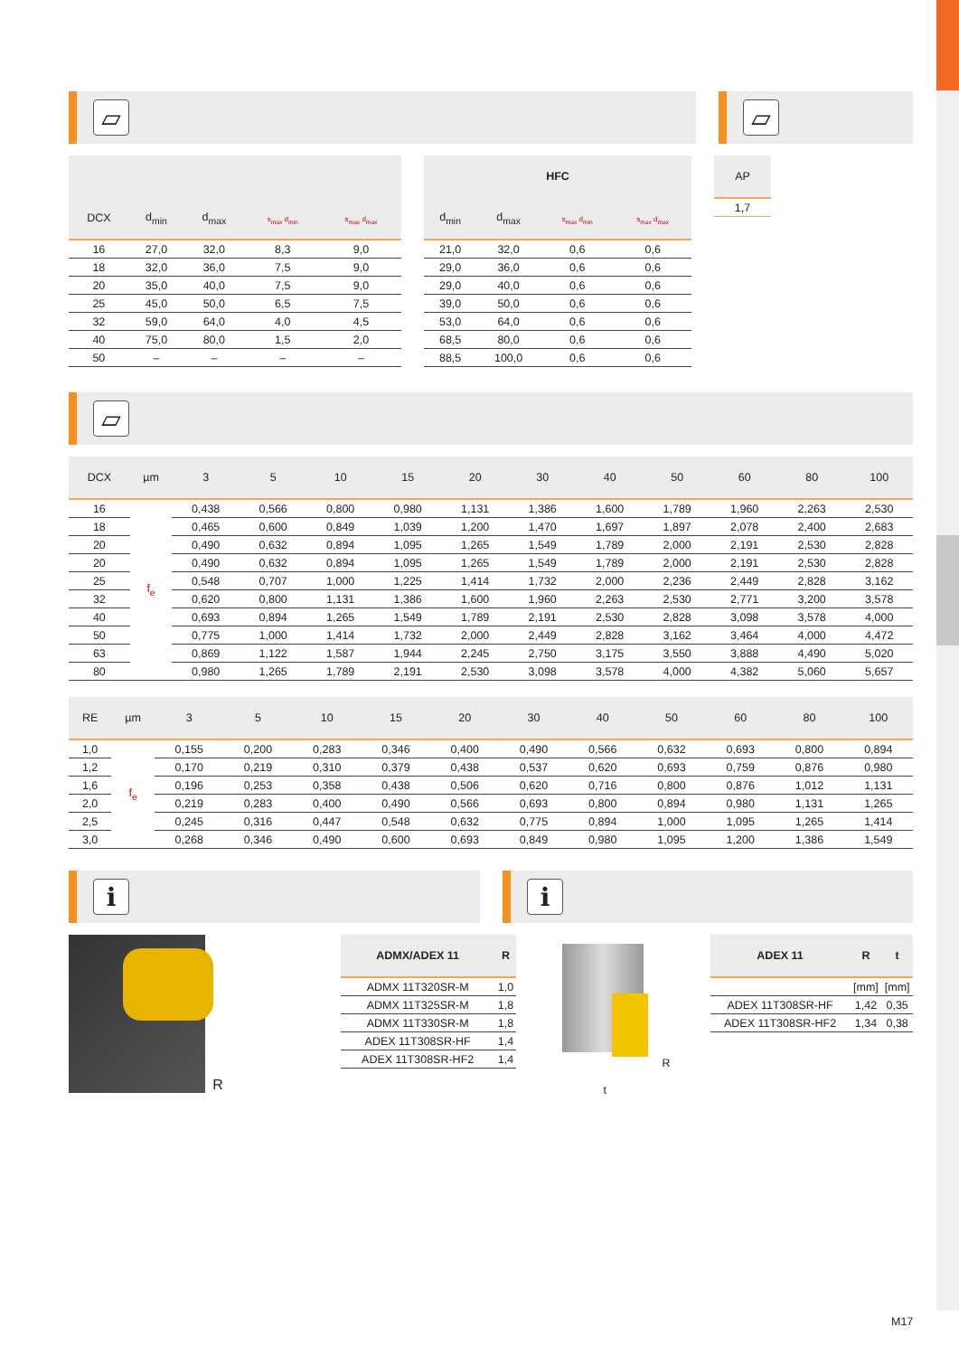▱ ▱
| DCX | d<sub>min</sub> | d<sub>max</sub> | s<sub>max</sub> d<sub>min</sub> | s<sub>max</sub> d<sub>max</sub> |
| --- | --- | --- | --- | --- |
| 16 | 27,0 | 32,0 | 8,3 | 9,0 |
| 18 | 32,0 | 36,0 | 7,5 | 9,0 |
| 20 | 35,0 | 40,0 | 7,5 | 9,0 |
| 25 | 45,0 | 50,0 | 6,5 | 7,5 |
| 32 | 59,0 | 64,0 | 4,0 | 4,5 |
| 40 | 75,0 | 80,0 | 1,5 | 2,0 |
| 50 | – | – | – | – |
| HFC | | | |
| --- | --- | --- | --- |
| d<sub>min</sub> | d<sub>max</sub> | s<sub>max</sub> d<sub>min</sub> | s<sub>max</sub> d<sub>max</sub> |
| 21,0 | 32,0 | 0,6 | 0,6 |
| 29,0 | 36,0 | 0,6 | 0,6 |
| 29,0 | 40,0 | 0,6 | 0,6 |
| 39,0 | 50,0 | 0,6 | 0,6 |
| 53,0 | 64,0 | 0,6 | 0,6 |
| 68,5 | 80,0 | 0,6 | 0,6 |
| 88,5 | 100,0 | 0,6 | 0,6 |
| AP |
| --- |
| 1,7 |
▱
| DCX | µm | 3 | 5 | 10 | 15 | 20 | 30 | 40 | 50 | 60 | 80 | 100 |
| --- | --- | --- | --- | --- | --- | --- | --- | --- | --- | --- | --- | --- |
| 16 | f<sub>e</sub> | 0,438 | 0,566 | 0,800 | 0,980 | 1,131 | 1,386 | 1,600 | 1,789 | 1,960 | 2,263 | 2,530 |
| 18 | | 0,465 | 0,600 | 0,849 | 1,039 | 1,200 | 1,470 | 1,697 | 1,897 | 2,078 | 2,400 | 2,683 |
| 20 | | 0,490 | 0,632 | 0,894 | 1,095 | 1,265 | 1,549 | 1,789 | 2,000 | 2,191 | 2,530 | 2,828 |
| 20 | | 0,490 | 0,632 | 0,894 | 1,095 | 1,265 | 1,549 | 1,789 | 2,000 | 2,191 | 2,530 | 2,828 |
| 25 | | 0,548 | 0,707 | 1,000 | 1,225 | 1,414 | 1,732 | 2,000 | 2,236 | 2,449 | 2,828 | 3,162 |
| 32 | | 0,620 | 0,800 | 1,131 | 1,386 | 1,600 | 1,960 | 2,263 | 2,530 | 2,771 | 3,200 | 3,578 |
| 40 | | 0,693 | 0,894 | 1,265 | 1,549 | 1,789 | 2,191 | 2,530 | 2,828 | 3,098 | 3,578 | 4,000 |
| 50 | | 0,775 | 1,000 | 1,414 | 1,732 | 2,000 | 2,449 | 2,828 | 3,162 | 3,464 | 4,000 | 4,472 |
| 63 | | 0,869 | 1,122 | 1,587 | 1,944 | 2,245 | 2,750 | 3,175 | 3,550 | 3,888 | 4,490 | 5,020 |
| 80 | | 0,980 | 1,265 | 1,789 | 2,191 | 2,530 | 3,098 | 3,578 | 4,000 | 4,382 | 5,060 | 5,657 |
| RE | µm | 3 | 5 | 10 | 15 | 20 | 30 | 40 | 50 | 60 | 80 | 100 |
| --- | --- | --- | --- | --- | --- | --- | --- | --- | --- | --- | --- | --- |
| 1,0 | f<sub>e</sub> | 0,155 | 0,200 | 0,283 | 0,346 | 0,400 | 0,490 | 0,566 | 0,632 | 0,693 | 0,800 | 0,894 |
| 1,2 | | 0,170 | 0,219 | 0,310 | 0,379 | 0,438 | 0,537 | 0,620 | 0,693 | 0,759 | 0,876 | 0,980 |
| 1,6 | | 0,196 | 0,253 | 0,358 | 0,438 | 0,506 | 0,620 | 0,716 | 0,800 | 0,876 | 1,012 | 1,131 |
| 2,0 | | 0,219 | 0,283 | 0,400 | 0,490 | 0,566 | 0,693 | 0,800 | 0,894 | 0,980 | 1,131 | 1,265 |
| 2,5 | | 0,245 | 0,316 | 0,447 | 0,548 | 0,632 | 0,775 | 0,894 | 1,000 | 1,095 | 1,265 | 1,414 |
| 3,0 | | 0,268 | 0,346 | 0,490 | 0,600 | 0,693 | 0,849 | 0,980 | 1,095 | 1,200 | 1,386 | 1,549 |
i i
R
| ADMX/ADEX 11 | R |
| --- | --- |
| ADMX 11T320SR-M | 1,0 |
| ADMX 11T325SR-M | 1,8 |
| ADMX 11T330SR-M | 1,8 |
| ADEX 11T308SR-HF | 1,4 |
| ADEX 11T308SR-HF2 | 1,4 |
R
t
| ADEX 11 | R | t |
| --- | --- | --- |
| | [mm] | [mm] |
| ADEX 11T308SR-HF | 1,42 | 0,35 |
| ADEX 11T308SR-HF2 | 1,34 | 0,38 |
M17